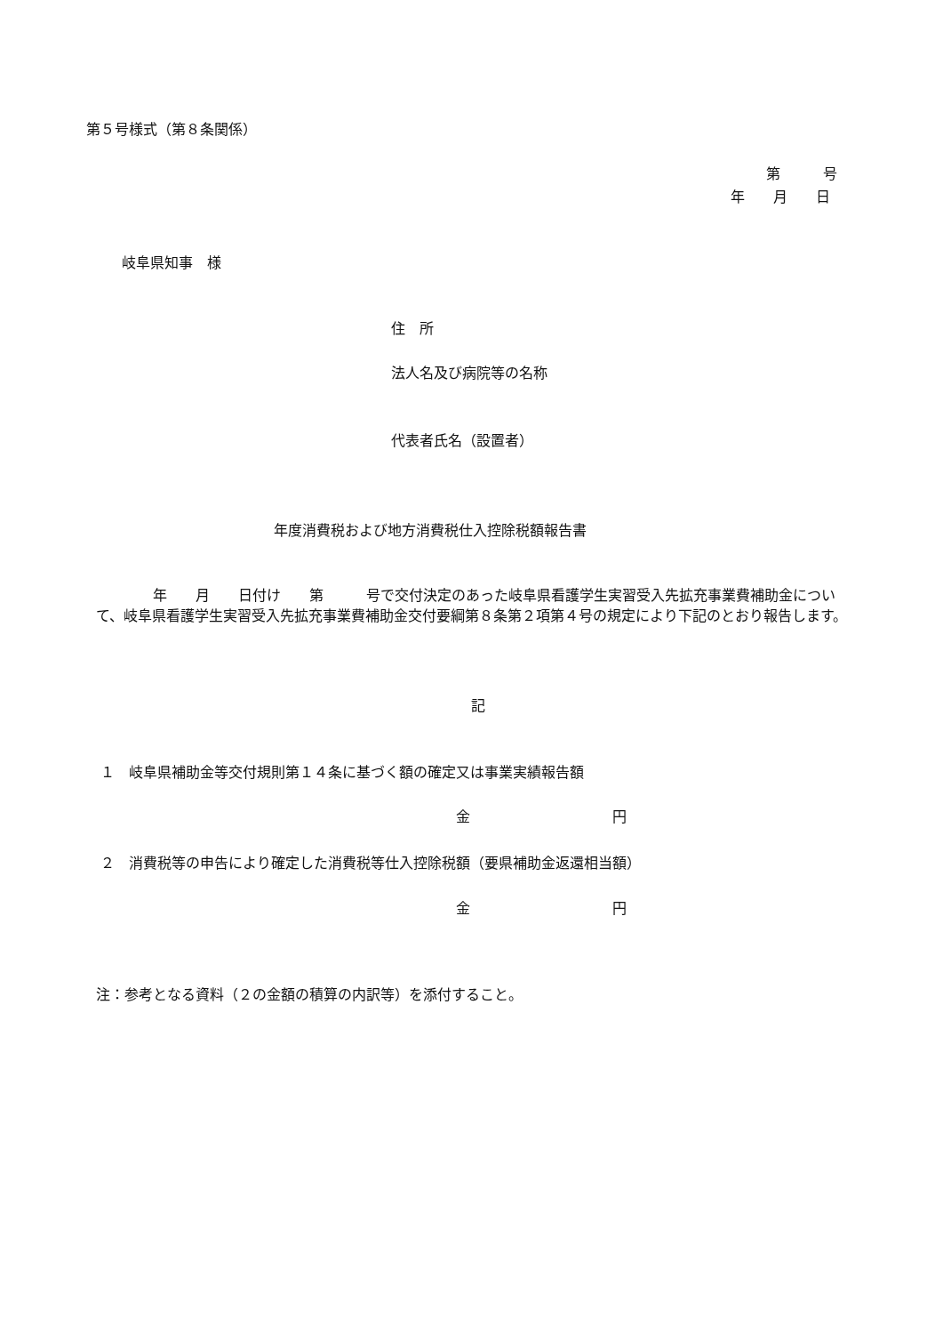第５号様式（第８条関係）
第　　　号
年　　月　　日
岐阜県知事　様
住　所
法人名及び病院等の名称
代表者氏名（設置者）
年度消費税および地方消費税仕入控除税額報告書
　　　　年　　月　　日付け　　第　　　号で交付決定のあった岐阜県看護学生実習受入先拡充事業費補助金について、岐阜県看護学生実習受入先拡充事業費補助金交付要綱第８条第２項第４号の規定により下記のとおり報告します。
記
１　岐阜県補助金等交付規則第１４条に基づく額の確定又は事業実績報告額
金　　　　　　　　　　円
２　消費税等の申告により確定した消費税等仕入控除税額（要県補助金返還相当額）
金　　　　　　　　　　円
注：参考となる資料（２の金額の積算の内訳等）を添付すること。